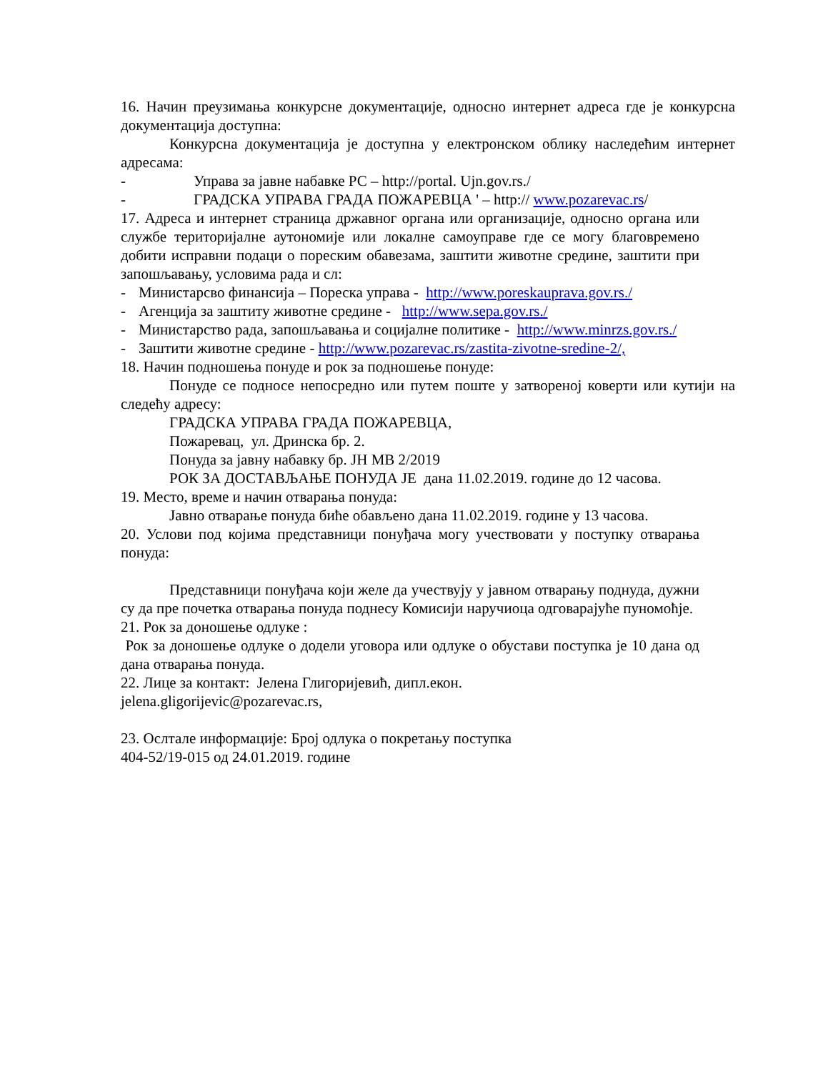16. Начин преузимања конкурсне документације, односно интернет адреса где је конкурсна документација доступна:
Конкурсна документација је доступна у електронском облику наследећим интернет адресама:
- Управа за јавне набавке РС – http://portal. Ujn.gov.rs./
- ГРАДСКА УПРАВА ГРАДА ПОЖАРЕВЦА ' – http:// www.pozarevac.rs/
17. Адреса и интернет страница државног органа или организације, односно органа или службе територијалне аутономије или локалне самоуправе где се могу благовремено добити исправни подаци о пореским обавезама, заштити животне средине, заштити при запошљавању, условима рада и сл:
- Министарсво финансија – Пореска управа - http://www.poreskauprava.gov.rs./
- Агенција за заштиту животне средине - http://www.sepa.gov.rs./
- Министарство рада, запошљавања и социјалне политике - http://www.minrzs.gov.rs./
- Заштити животне средине - http://www.pozarevac.rs/zastita-zivotne-sredine-2/,
18. Начин подношења понуде и рок за подношење понуде:
Понуде се подносе непосредно или путем поште у затвореној коверти или кутији на следећу адресу:
ГРАДСКА УПРАВА ГРАДА ПОЖАРЕВЦА,
Пожаревац, ул. Дринска бр. 2.
Понуда за јавну набавку бр. ЈН МВ 2/2019
РОК ЗА ДОСТАВЉАЊЕ ПОНУДА ЈЕ дана 11.02.2019. године до 12 часова.
19. Место, време и начин отварања понуда:
Јавно отварање понуда биће обављено дана 11.02.2019. године у 13 часова.
20. Услови под којима представници понуђача могу учествовати у поступку отварања понуда:
Представници понуђача који желе да учествују у јавном отварању поднуда, дужни су да пре почетка отварања понуда поднесу Комисији наручиоца одговарајуће пуномоћје.
21. Рок за доношење одлуке :
Рок за доношење одлуке о додели уговора или одлуке о обустави поступка је 10 дана од дана отварања понуда.
22. Лице за контакт: Јелена Глигоријевић, дипл.екон.
jelena.gligorijevic@pozarevac.rs,
23. Ослтале информације: Број одлука о покретању поступка
404-52/19-015 од 24.01.2019. године